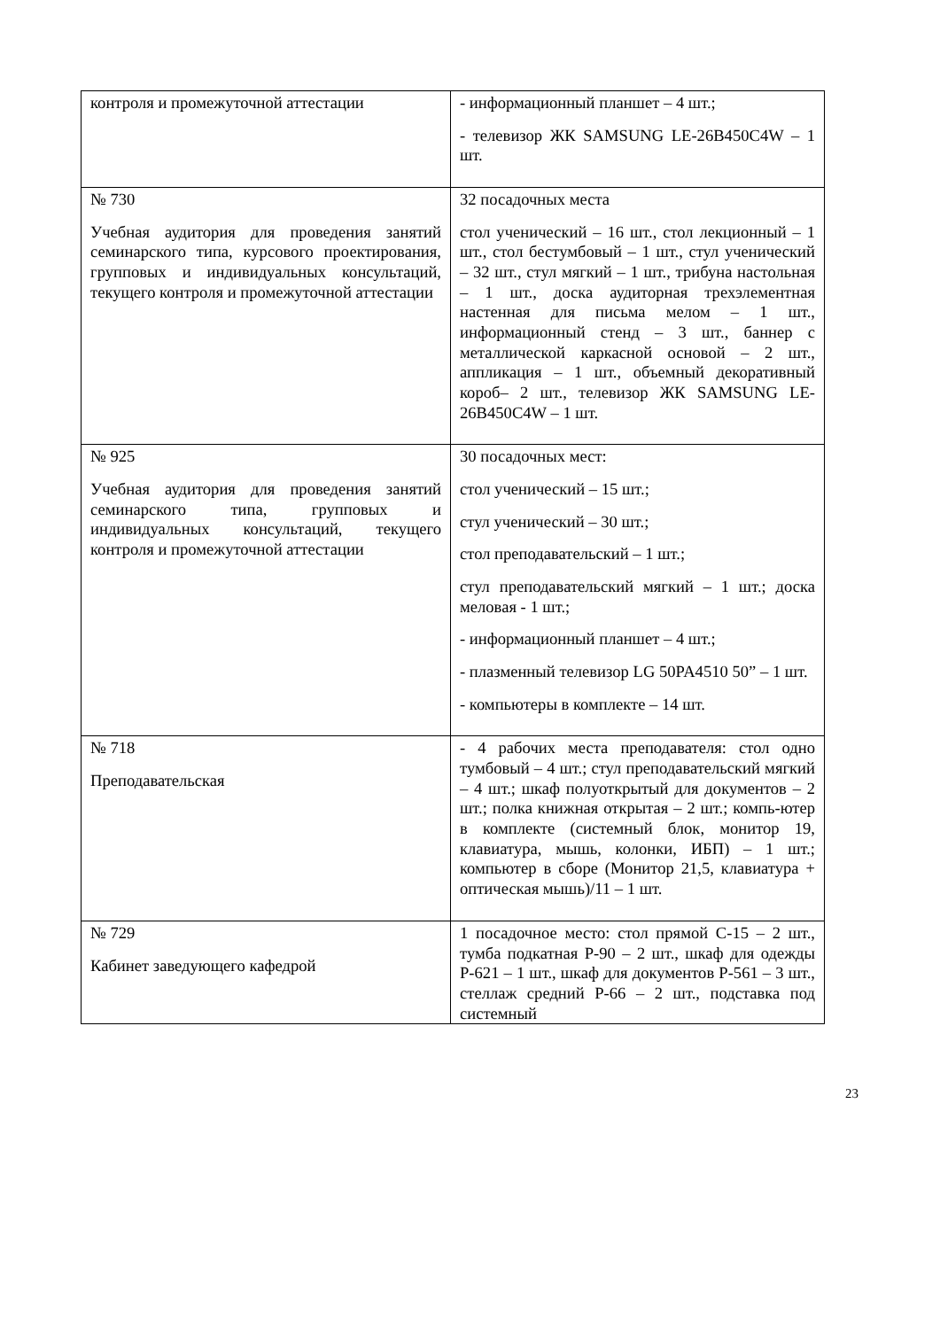| контроля и промежуточной аттестации | - информационный планшет – 4 шт.; - телевизор ЖК SAMSUNG LE-26B450C4W – 1 шт. |
| № 730 Учебная аудитория для проведения занятий семинарского типа, курсового проектирования, групповых и индивидуальных консультаций, текущего контроля и промежуточной аттестации | 32 посадочных места стол ученический – 16 шт., стол лекционный – 1 шт., стол бестумбовый – 1 шт., стул ученический – 32 шт., стул мягкий – 1 шт., трибуна настольная – 1 шт., доска аудиторная трехэлементная настенная для письма мелом – 1 шт., информационный стенд – 3 шт., баннер с металлической каркасной основой – 2 шт., аппликация – 1 шт., объемный декоративный короб– 2 шт., телевизор ЖК SAMSUNG LE-26B450C4W – 1 шт. |
| № 925 Учебная аудитория для проведения занятий семинарского типа, групповых и индивидуальных консультаций, текущего контроля и промежуточной аттестации | 30 посадочных мест: стол ученический – 15 шт.; стул ученический – 30 шт.; стол преподавательский – 1 шт.; стул преподавательский мягкий – 1 шт.; доска меловая - 1 шт.; - информационный планшет – 4 шт.; - плазменный телевизор LG 50PA4510 50” – 1 шт. - компьютеры в комплекте – 14 шт. |
| № 718 Преподавательская | - 4 рабочих места преподавателя: стол одно тумбовый – 4 шт.; стул преподавательский мягкий – 4 шт.; шкаф полуоткрытый для документов – 2 шт.; полка книжная открытая – 2 шт.; компь-ютер в комплекте (системный блок, монитор 19, клавиатура, мышь, колонки, ИБП) – 1 шт.; компьютер в сборе (Монитор 21,5, клавиатура + оптическая мышь)/11 – 1 шт. |
| № 729 Кабинет заведующего кафедрой | 1 посадочное место: стол прямой С-15 – 2 шт., тумба подкатная Р-90 – 2 шт., шкаф для одежды Р-621 – 1 шт., шкаф для документов Р-561 – 3 шт., стеллаж средний Р-66 – 2 шт., подставка под системный |
23